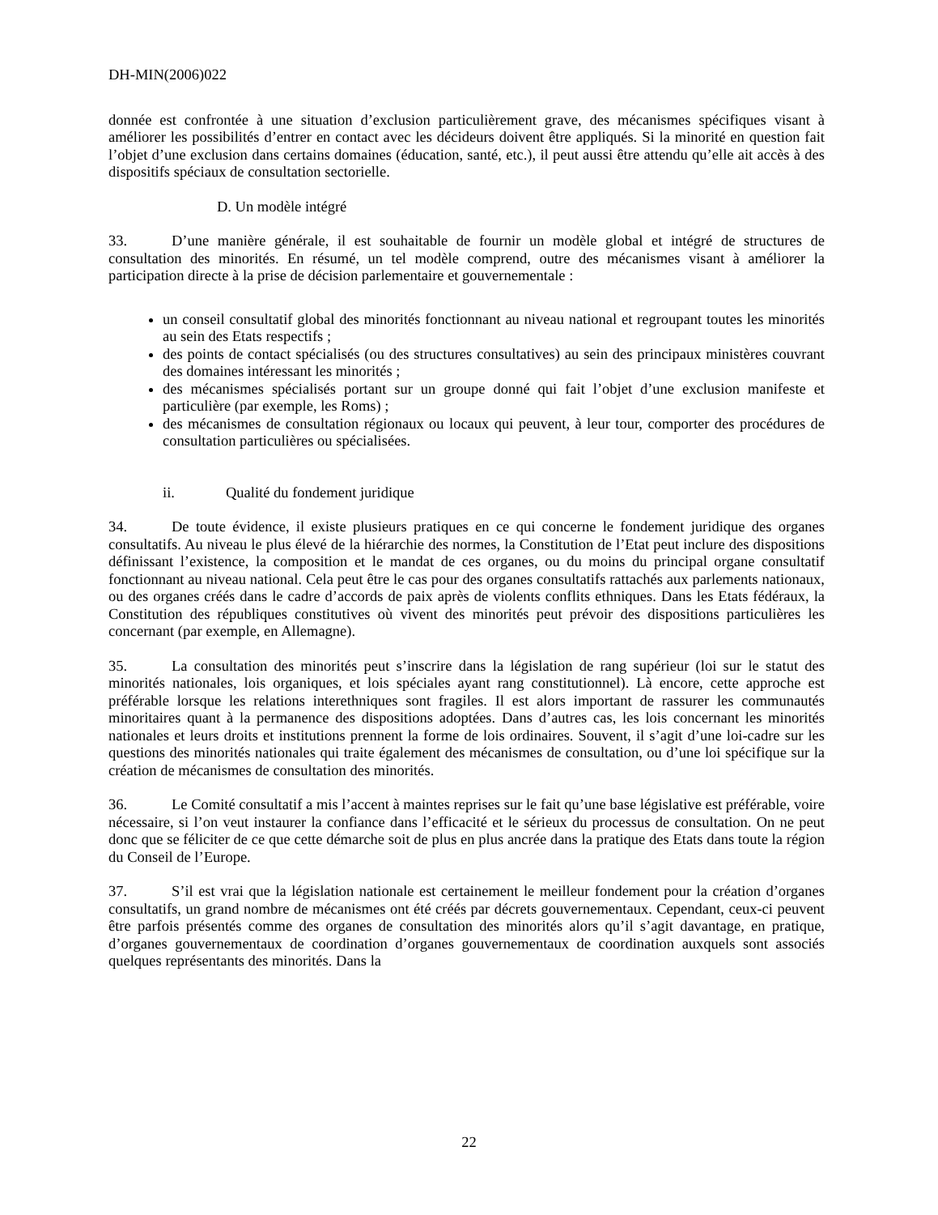DH-MIN(2006)022
donnée est confrontée à une situation d’exclusion particulièrement grave, des mécanismes spécifiques visant à améliorer les possibilités d’entrer en contact avec les décideurs doivent être appliqués. Si la minorité en question fait l’objet d’une exclusion dans certains domaines (éducation, santé, etc.), il peut aussi être attendu qu’elle ait accès à des dispositifs spéciaux de consultation sectorielle.
D. Un modèle intégré
33. D’une manière générale, il est souhaitable de fournir un modèle global et intégré de structures de consultation des minorités. En résumé, un tel modèle comprend, outre des mécanismes visant à améliorer la participation directe à la prise de décision parlementaire et gouvernementale :
un conseil consultatif global des minorités fonctionnant au niveau national et regroupant toutes les minorités au sein des Etats respectifs ;
des points de contact spécialisés (ou des structures consultatives) au sein des principaux ministères couvrant des domaines intéressant les minorités ;
des mécanismes spécialisés portant sur un groupe donné qui fait l’objet d’une exclusion manifeste et particulière (par exemple, les Roms) ;
des mécanismes de consultation régionaux ou locaux qui peuvent, à leur tour, comporter des procédures de consultation particulières ou spécialisées.
ii. Qualité du fondement juridique
34. De toute évidence, il existe plusieurs pratiques en ce qui concerne le fondement juridique des organes consultatifs. Au niveau le plus élevé de la hiérarchie des normes, la Constitution de l’Etat peut inclure des dispositions définissant l’existence, la composition et le mandat de ces organes, ou du moins du principal organe consultatif fonctionnant au niveau national. Cela peut être le cas pour des organes consultatifs rattachés aux parlements nationaux, ou des organes créés dans le cadre d’accords de paix après de violents conflits ethniques. Dans les Etats fédéraux, la Constitution des républiques constitutives où vivent des minorités peut prévoir des dispositions particulières les concernant (par exemple, en Allemagne).
35. La consultation des minorités peut s’inscrire dans la législation de rang supérieur (loi sur le statut des minorités nationales, lois organiques, et lois spéciales ayant rang constitutionnel). Là encore, cette approche est préférable lorsque les relations interethniques sont fragiles. Il est alors important de rassurer les communautés minoritaires quant à la permanence des dispositions adoptées. Dans d’autres cas, les lois concernant les minorités nationales et leurs droits et institutions prennent la forme de lois ordinaires. Souvent, il s’agit d’une loi-cadre sur les questions des minorités nationales qui traite également des mécanismes de consultation, ou d’une loi spécifique sur la création de mécanismes de consultation des minorités.
36. Le Comité consultatif a mis l’accent à maintes reprises sur le fait qu’une base législative est préférable, voire nécessaire, si l’on veut instaurer la confiance dans l’efficacité et le sérieux du processus de consultation. On ne peut donc que se féliciter de ce que cette démarche soit de plus en plus ancrée dans la pratique des Etats dans toute la région du Conseil de l’Europe.
37. S’il est vrai que la législation nationale est certainement le meilleur fondement pour la création d’organes consultatifs, un grand nombre de mécanismes ont été créés par décrets gouvernementaux. Cependant, ceux-ci peuvent être parfois présentés comme des organes de consultation des minorités alors qu’il s’agit davantage, en pratique, d’organes gouvernementaux de coordination d’organes gouvernementaux de coordination auxquels sont associés quelques représentants des minorités. Dans la
22